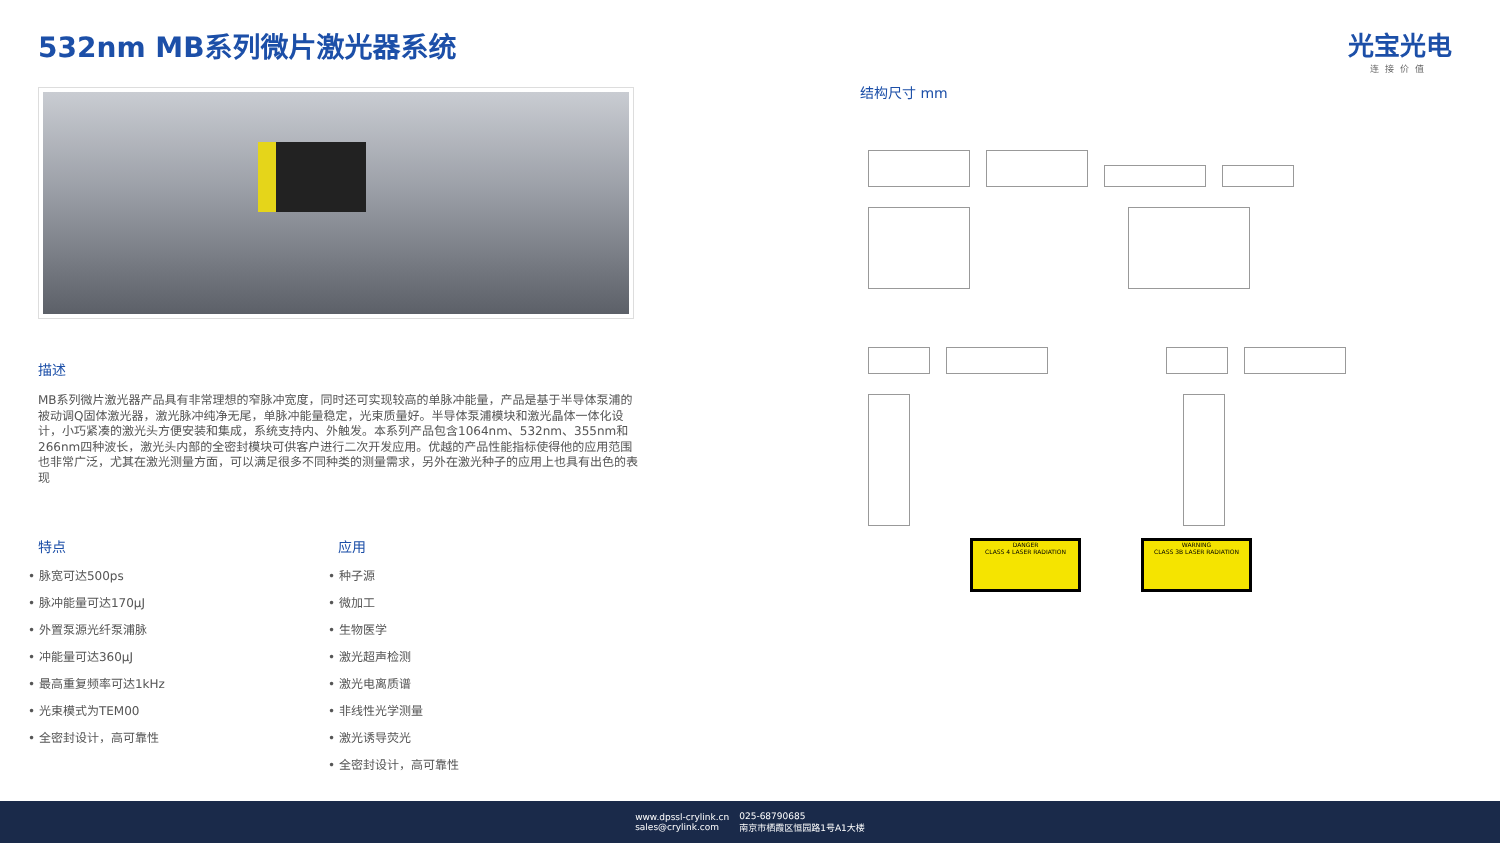532nm MB系列微片激光器系统
描述
MB系列微片激光器产品具有非常理想的窄脉冲宽度，同时还可实现较高的单脉冲能量，产品是基于半导体泵浦的被动调Q固体激光器，激光脉冲纯净无尾，单脉冲能量稳定，光束质量好。半导体泵浦模块和激光晶体一体化设计，小巧紧凑的激光头方便安装和集成，系统支持内、外触发。本系列产品包含1064nm、532nm、355nm和266nm四种波长，激光头内部的全密封模块可供客户进行二次开发应用。优越的产品性能指标使得他的应用范围也非常广泛，尤其在激光测量方面，可以满足很多不同种类的测量需求，另外在激光种子的应用上也具有出色的表现
特点
• 脉宽可达500ps
• 脉冲能量可达170μJ
• 外置泵源光纤泵浦脉
• 冲能量可达360μJ
• 最高重复频率可达1kHz
• 光束模式为TEM00
• 全密封设计，高可靠性
应用
• 种子源
• 微加工
• 生物医学
• 激光超声检测
• 激光电离质谱
• 非线性光学测量
• 激光诱导荧光
• 全密封设计，高可靠性
光宝光电
连接价值
结构尺寸 mm
DANGER
CLASS 4 LASER RADIATION WARNING
CLASS 3B LASER RADIATION
www.dpssl-crylink.cn
sales@crylink.com 025-68790685
南京市栖霞区恒园路1号A1大楼